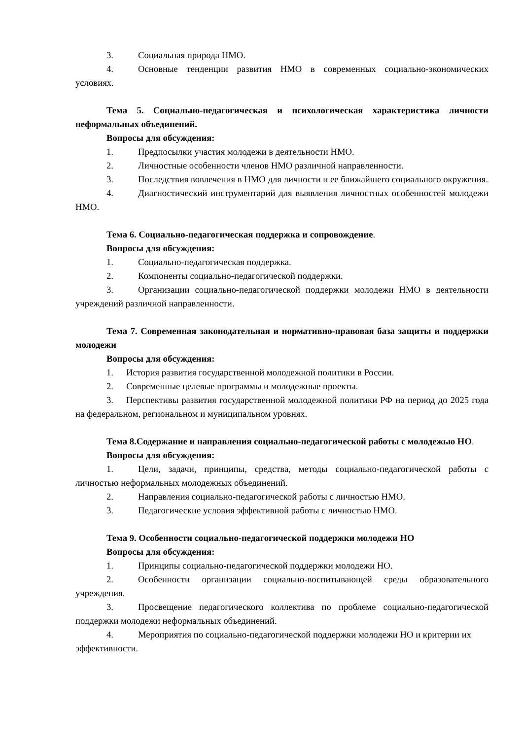3. Социальная природа НМО.
4. Основные тенденции развития НМО в современных социально-экономических условиях.
Тема 5. Социально-педагогическая и психологическая характеристика личности неформальных объединений.
Вопросы для обсуждения:
1. Предпосылки участия молодежи в деятельности НМО.
2. Личностные особенности членов НМО различной направленности.
3. Последствия вовлечения в НМО для личности и ее ближайшего социального окружения.
4. Диагностический инструментарий для выявления личностных особенностей молодежи НМО.
Тема 6. Социально-педагогическая поддержка и сопровождение.
Вопросы для обсуждения:
1. Социально-педагогическая поддержка.
2. Компоненты социально-педагогической поддержки.
3. Организации социально-педагогической поддержки молодежи НМО в деятельности учреждений различной направленности.
Тема 7. Современная законодательная и нормативно-правовая база защиты и поддержки молодежи
Вопросы для обсуждения:
1. История развития государственной молодежной политики в России.
2. Современные целевые программы и молодежные проекты.
3. Перспективы развития государственной молодежной политики РФ на период до 2025 года на федеральном, региональном и муниципальном уровнях.
Тема 8.Содержание и направления социально-педагогической работы с молодежью НО.
Вопросы для обсуждения:
1. Цели, задачи, принципы, средства, методы социально-педагогической работы с личностью неформальных молодежных объединений.
2. Направления социально-педагогической работы с личностью НМО.
3. Педагогические условия эффективной работы с личностью НМО.
Тема 9. Особенности социально-педагогической поддержки молодежи НО
Вопросы для обсуждения:
1. Принципы социально-педагогической поддержки молодежи НО.
2. Особенности организации социально-воспитывающей среды образовательного учреждения.
3. Просвещение педагогического коллектива по проблеме социально-педагогической поддержки молодежи неформальных объединений.
4. Мероприятия по социально-педагогической поддержки молодежи НО и критерии их эффективности.